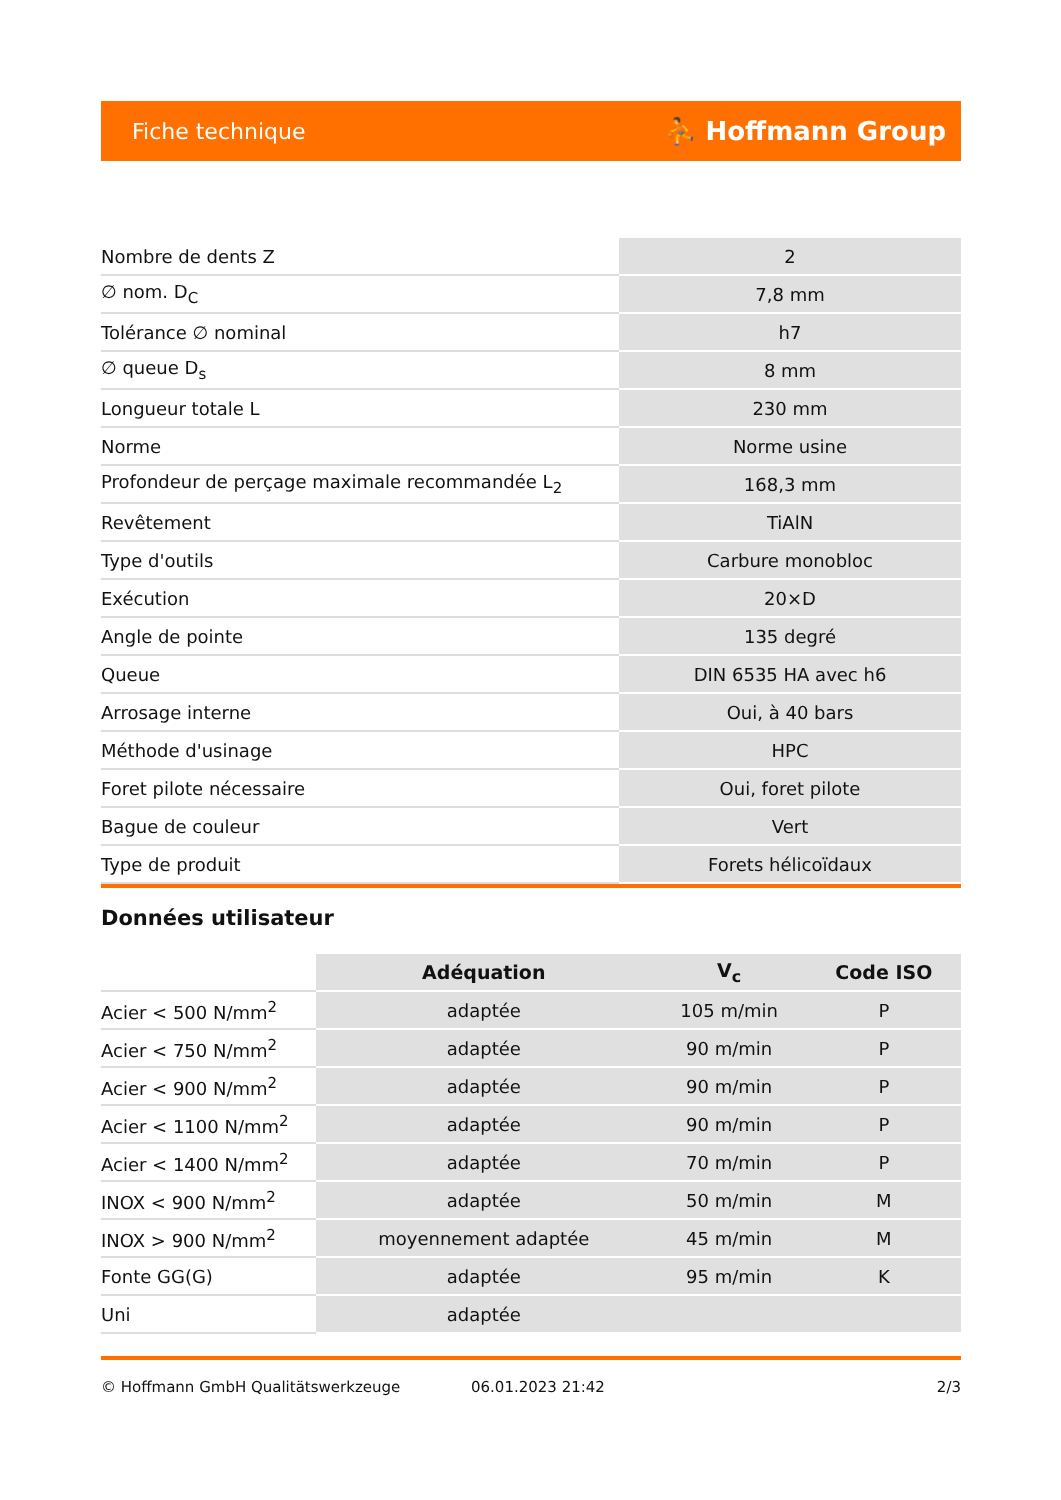Fiche technique ⛹ Hoffmann Group
| Nombre de dents Z | 2 |
| ∅ nom. D<sub>C</sub> | 7,8 mm |
| Tolérance ∅ nominal | h7 |
| ∅ queue D<sub>s</sub> | 8 mm |
| Longueur totale L | 230 mm |
| Norme | Norme usine |
| Profondeur de perçage maximale recommandée L<sub>2</sub> | 168,3 mm |
| Revêtement | TiAlN |
| Type d'outils | Carbure monobloc |
| Exécution | 20×D |
| Angle de pointe | 135 degré |
| Queue | DIN 6535 HA avec h6 |
| Arrosage interne | Oui, à 40 bars |
| Méthode d'usinage | HPC |
| Foret pilote nécessaire | Oui, foret pilote |
| Bague de couleur | Vert |
| Type de produit | Forets hélicoïdaux |
Données utilisateur
| | Adéquation | V<sub>c</sub> | Code ISO |
| --- | --- | --- | --- |
| Acier < 500 N/mm<sup>2</sup> | adaptée | 105 m/min | P |
| Acier < 750 N/mm<sup>2</sup> | adaptée | 90 m/min | P |
| Acier < 900 N/mm<sup>2</sup> | adaptée | 90 m/min | P |
| Acier < 1100 N/mm<sup>2</sup> | adaptée | 90 m/min | P |
| Acier < 1400 N/mm<sup>2</sup> | adaptée | 70 m/min | P |
| INOX < 900 N/mm<sup>2</sup> | adaptée | 50 m/min | M |
| INOX > 900 N/mm<sup>2</sup> | moyennement adaptée | 45 m/min | M |
| Fonte GG(G) | adaptée | 95 m/min | K |
| Uni | adaptée | | |
© Hoffmann GmbH Qualitätswerkzeuge 06.01.2023 21:42 2/3